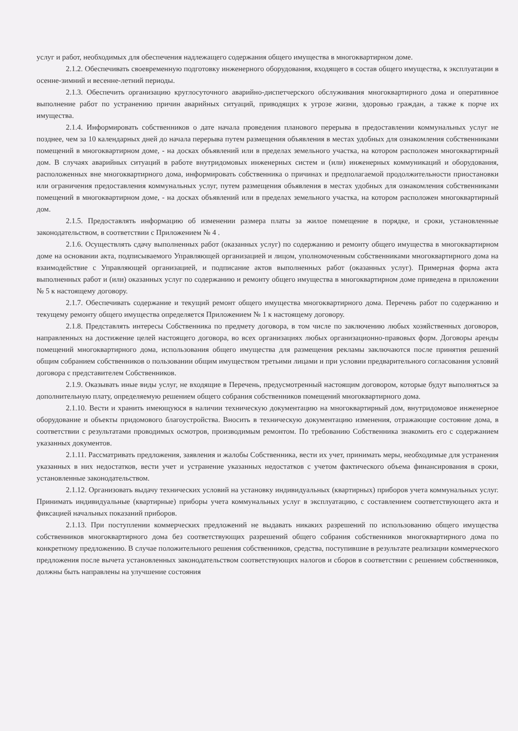услуг и работ, необходимых для обеспечения надлежащего содержания общего имущества в многоквартирном доме.
2.1.2. Обеспечивать своевременную подготовку инженерного оборудования, входящего в состав общего имущества, к эксплуатации в осенне-зимний и весенне-летний периоды.
2.1.3. Обеспечить организацию круглосуточного аварийно-диспетчерского обслуживания многоквартирного дома и оперативное выполнение работ по устранению причин аварийных ситуаций, приводящих к угрозе жизни, здоровью граждан, а также к порче их имущества.
2.1.4. Информировать собственников о дате начала проведения планового перерыва в предоставлении коммунальных услуг не позднее, чем за 10 календарных дней до начала перерыва путем размещения объявления в местах удобных для ознакомления собственниками помещений в многоквартирном доме, - на досках объявлений или в пределах земельного участка, на котором расположен многоквартирный дом. В случаях аварийных ситуаций в работе внутридомовых инженерных систем и (или) инженерных коммуникаций и оборудования, расположенных вне многоквартирного дома, информировать собственника о причинах и предполагаемой продолжительности приостановки или ограничения предоставления коммунальных услуг, путем размещения объявления в местах удобных для ознакомления собственниками помещений в многоквартирном доме, - на досках объявлений или в пределах земельного участка, на котором расположен многоквартирный дом.
2.1.5. Предоставлять информацию об изменении размера платы за жилое помещение в порядке, и сроки, установленные законодательством, в соответствии с Приложением № 4 .
2.1.6. Осуществлять сдачу выполненных работ (оказанных услуг) по содержанию и ремонту общего имущества в многоквартирном доме на основании акта, подписываемого Управляющей организацией и лицом, уполномоченным собственниками многоквартирного дома на взаимодействие с Управляющей организацией, и подписание актов выполненных работ (оказанных услуг). Примерная форма акта выполненных работ и (или) оказанных услуг по содержанию и ремонту общего имущества в многоквартирном доме приведена в приложении № 5 к настоящему договору.
2.1.7. Обеспечивать содержание и текущий ремонт общего имущества многоквартирного дома. Перечень работ по содержанию и текущему ремонту общего имущества определяется Приложением № 1 к настоящему договору.
2.1.8. Представлять интересы Собственника по предмету договора, в том числе по заключению любых хозяйственных договоров, направленных на достижение целей настоящего договора, во всех организациях любых организационно-правовых форм. Договоры аренды помещений многоквартирного дома, использования общего имущества для размещения рекламы заключаются после принятия решений общим собранием собственников о пользовании общим имуществом третьими лицами и при условии предварительного согласования условий договора с представителем Собственников.
2.1.9. Оказывать иные виды услуг, не входящие в Перечень, предусмотренный настоящим договором, которые будут выполняться за дополнительную плату, определяемую решением общего собрания собственников помещений многоквартирного дома.
2.1.10. Вести и хранить имеющуюся в наличии техническую документацию на многоквартирный дом, внутридомовое инженерное оборудование и объекты придомового благоустройства. Вносить в техническую документацию изменения, отражающие состояние дома, в соответствии с результатами проводимых осмотров, производимым ремонтом. По требованию Собственника знакомить его с содержанием указанных документов.
2.1.11. Рассматривать предложения, заявления и жалобы Собственника, вести их учет, принимать меры, необходимые для устранения указанных в них недостатков, вести учет и устранение указанных недостатков с учетом фактического объема финансирования в сроки, установленные законодательством.
2.1.12. Организовать выдачу технических условий на установку индивидуальных (квартирных) приборов учета коммунальных услуг. Принимать индивидуальные (квартирные) приборы учета коммунальных услуг в эксплуатацию, с составлением соответствующего акта и фиксацией начальных показаний приборов.
2.1.13. При поступлении коммерческих предложений не выдавать никаких разрешений по использованию общего имущества собственников многоквартирного дома без соответствующих разрешений общего собрания собственников многоквартирного дома по конкретному предложению. В случае положительного решения собственников, средства, поступившие в результате реализации коммерческого предложения после вычета установленных законодательством соответствующих налогов и сборов в соответствии с решением собственников, должны быть направлены на улучшение состояния